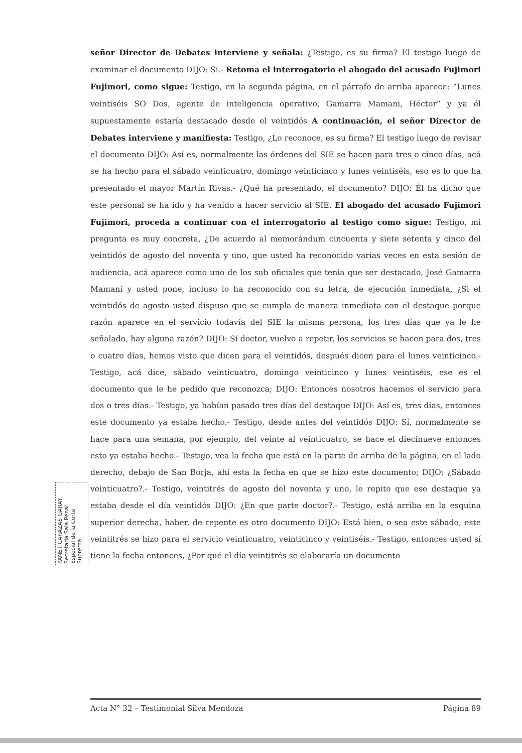señor Director de Debates interviene y señala: ¿Testigo, es su firma? El testigo luego de examinar el documento DIJO: Si.- Retoma el interrogatorio el abogado del acusado Fujimori Fujimori, como sigue: Testigo, en la segunda página, en el párrafo de arriba aparece: “Lunes veintiséis SO Dos, agente de inteligencia operativo, Gamarra Mamani, Héctor” y ya él supuestamente estaría destacado desde el veintidós A continuación, el señor Director de Debates interviene y manifiesta: Testigo, ¿Lo reconoce, es su firma? El testigo luego de revisar el documento DIJO: Así es, normalmente las órdenes del SIE se hacen para tres o cinco días, acá se ha hecho para el sábado veinticuatro, domingo veinticinco y lunes veintiséis, eso es lo que ha presentado el mayor Martín Rivas.- ¿Qué ha presentado, el documento? DIJO: Él ha dicho que este personal se ha ido y ha venido a hacer servicio al SIE. El abogado del acusado Fujimori Fujimori, proceda a continuar con el interrogatorio al testigo como sigue: Testigo, mi pregunta es muy concreta, ¿De acuerdo al memorándum cincuenta y siete setenta y cinco del veintidós de agosto del noventa y uno, que usted ha reconocido varias veces en esta sesión de audiencia, acá aparece como uno de los sub oficiales que tenia que ser destacado, José Gamarra Mamani y usted pone, incluso lo ha reconocido con su letra, de ejecución inmediata, ¿Si el veintidós de agosto usted dispuso que se cumpla de manera inmediata con el destaque porque razón aparece en el servicio todavía del SIE la misma persona, los tres días que ya le he señalado, hay alguna razón? DIJO: Sí doctor, vuelvo a repetir, los servicios se hacen para dos, tres o cuatro días, hemos visto que dicen para el veintidós, después dicen para el lunes veinticinco.- Testigo, acá dice, sábado veinticuatro, domingo veinticinco y lunes veintiséis, ese es el documento que le he pedido que reconozca; DIJO: Entonces nosotros hacemos el servicio para dos o tres días.- Testigo, ya habían pasado tres días del destaque DIJO: Así es, tres días, entonces este documento ya estaba hecho.- Testigo, desde antes del veintidós DIJO: Sí, normalmente se hace para una semana, por ejemplo, del veinte al veinticuatro, se hace el diecinueve entonces esto ya estaba hecho.- Testigo, vea la fecha que está en la parte de arriba de la página, en el lado derecho, debajo de San Borja, ahí esta la fecha en que se hizo este documento; DIJO: ¿Sábado veinticuatro?.- Testigo, veintitrés de agosto del noventa y uno, le repito que ese destaque ya estaba desde el día veintidós DIJO: ¿En que parte doctor?.- Testigo, está arriba en la esquina superior derecha, haber, de repente es otro documento DIJO: Está bien, o sea este sábado, este veintitrés se hizo para el servicio veinticuatro, veinticinco y veintiséis.- Testigo, entonces usted sí tiene la fecha entonces, ¿Por qué el día veintitrés se elaboraría un documento
YANET CARAZAS GARAY Secretaria Sala Penal Especial de la Corte Suprema
Acta N° 32 – Testimonial Silva Mendoza Página 89